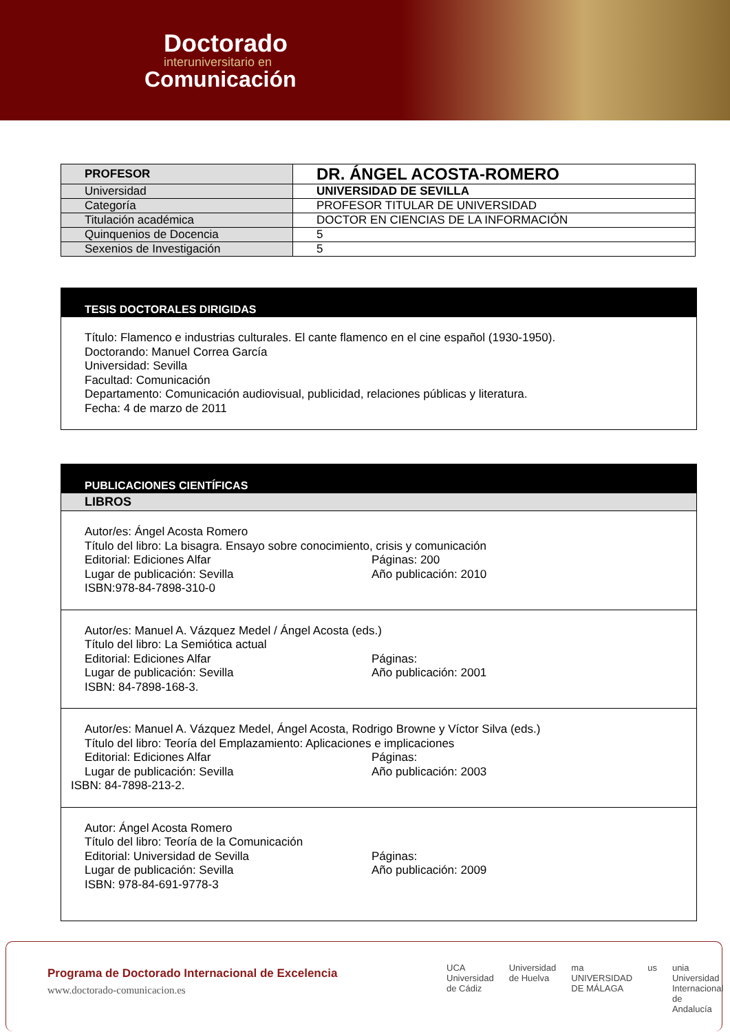Doctorado
interuniversitario en
Comunicación
| PROFESOR | DR. ÁNGEL ACOSTA-ROMERO |
| Universidad | UNIVERSIDAD DE SEVILLA |
| Categoría | PROFESOR TITULAR DE UNIVERSIDAD |
| Titulación académica | DOCTOR EN CIENCIAS DE LA INFORMACIÓN |
| Quinquenios de Docencia | 5 |
| Sexenios de Investigación | 5 |
TESIS DOCTORALES DIRIGIDAS
Título: Flamenco e industrias culturales. El cante flamenco en el cine español (1930-1950).
Doctorando: Manuel Correa García
Universidad: Sevilla
Facultad: Comunicación
Departamento: Comunicación audiovisual, publicidad, relaciones públicas y literatura.
Fecha: 4 de marzo de 2011
PUBLICACIONES CIENTÍFICAS
LIBROS
Autor/es: Ángel Acosta Romero
Título del libro: La bisagra. Ensayo sobre conocimiento, crisis y comunicación
Editorial: Ediciones Alfar Páginas: 200
Lugar de publicación: Sevilla Año publicación: 2010
ISBN:978-84-7898-310-0
Autor/es: Manuel A. Vázquez Medel / Ángel Acosta (eds.)
Título del libro: La Semiótica actual
Editorial: Ediciones Alfar Páginas:
Lugar de publicación: Sevilla Año publicación: 2001
ISBN: 84-7898-168-3.
Autor/es: Manuel A. Vázquez Medel, Ángel Acosta, Rodrigo Browne y Víctor Silva (eds.)
Título del libro: Teoría del Emplazamiento: Aplicaciones e implicaciones
Editorial: Ediciones Alfar Páginas:
Lugar de publicación: Sevilla Año publicación: 2003
ISBN: 84-7898-213-2.
Autor: Ángel Acosta Romero
Título del libro: Teoría de la Comunicación
Editorial: Universidad de Sevilla Páginas:
Lugar de publicación: Sevilla Año publicación: 2009
ISBN: 978-84-691-9778-3
Programa de Doctorado Internacional de Excelencia
www.doctorado-comunicacion.es
UCA Universidad de Cádiz Universidad de Huelva ma UNIVERSIDAD DE MÁLAGA us unia Universidad Internacional de Andalucía